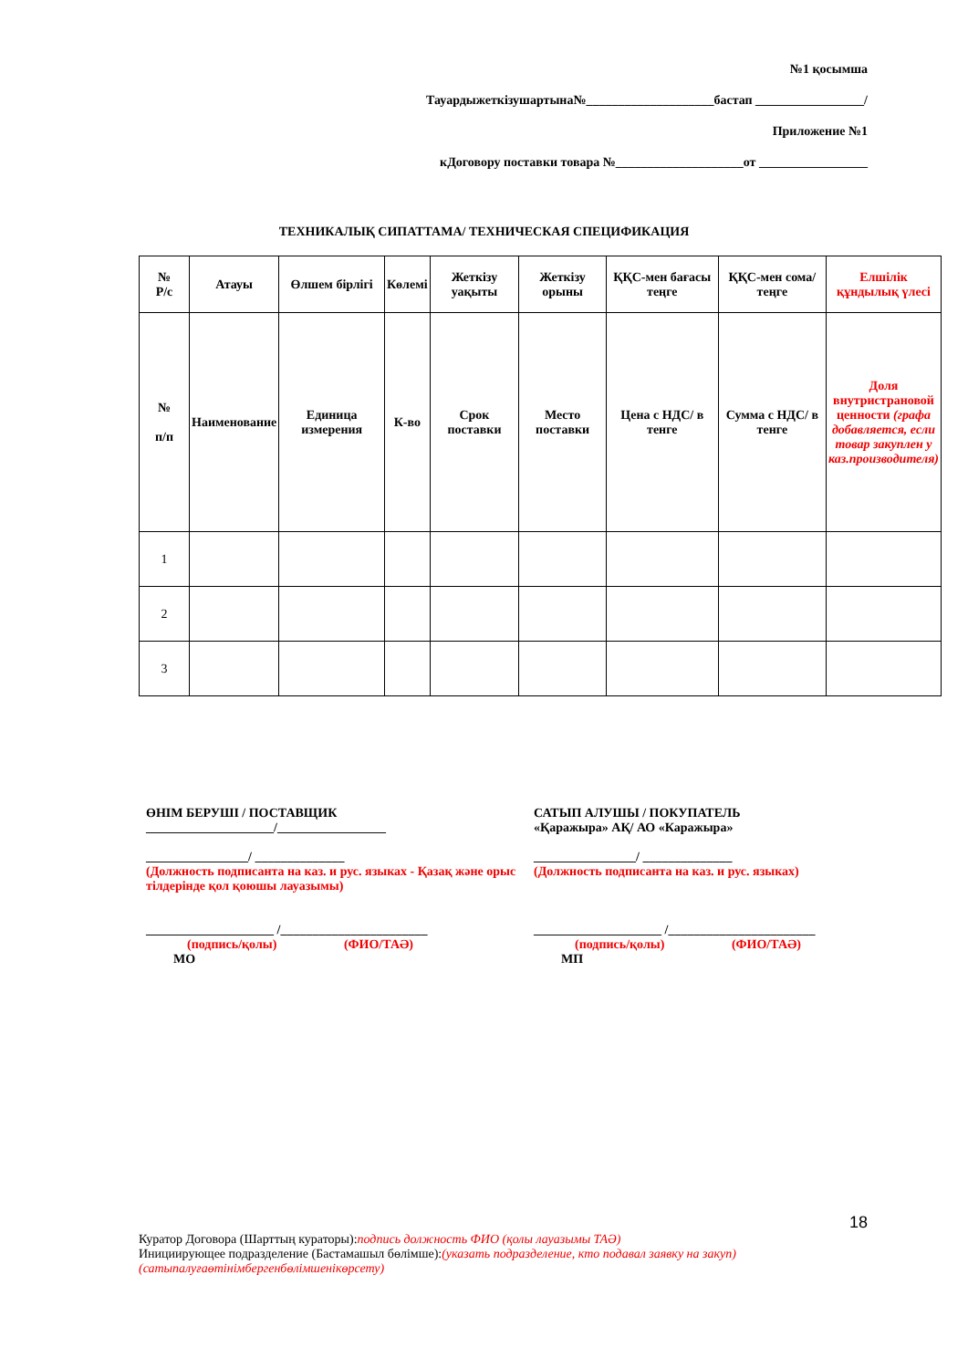№1 қосымша
Тауардыжеткізушартына№____________________бастап _________________/
Приложение №1
кДоговору поставки товара №____________________от _________________
ТЕХНИКАЛЫҚ СИПАТТАМА/ ТЕХНИЧЕСКАЯ СПЕЦИФИКАЦИЯ
| № Р/с | Атауы | Өлшем бірлігі | Көлемі | Жеткізу уақыты | Жеткізу орыны | ҚҚС-мен бағасы теңге | ҚҚС-мен сома/ теңге | Елшілік құндылық үлесі |
| № п/п | Наименование | Единица измерения | К-во | Срок поставки | Место поставки | Цена с НДС/ в тенге | Сумма с НДС/ в тенге | Доля внутристрановой ценности (графа добавляется, если товар закуплен у каз.производителя) |
| 1 | | | | | | | | |
| 2 | | | | | | | | |
| 3 | | | | | | | | |
ӨНІМ БЕРУШІ / ПОСТАВЩИК
____________________/_________________
________________/ ______________
(Должность подписанта на каз. и рус. языках - Қазақ және орыс тілдерінде қол қоюшы лауазымы)
____________________ /_______________________
(подпись/қолы) (ФИО/ТАӘ)
МО
САТЫП АЛУШЫ / ПОКУПАТЕЛЬ
«Қаражыра» АҚ/ АО «Каражыра»
________________/ ______________
(Должность подписанта на каз. и рус. языках)
____________________ /_______________________
(подпись/қолы) (ФИО/ТАӘ)
МП
18
Куратор Договора (Шарттың кураторы):подпись должность ФИО (қолы лауазымы ТАӘ)
Инициирующее подразделение (Бастамашыл бөлімше):(указать подразделение, кто подавал заявку на закуп)
(сатыпалуғаөтінімбергенбөлімшенікөрсету)